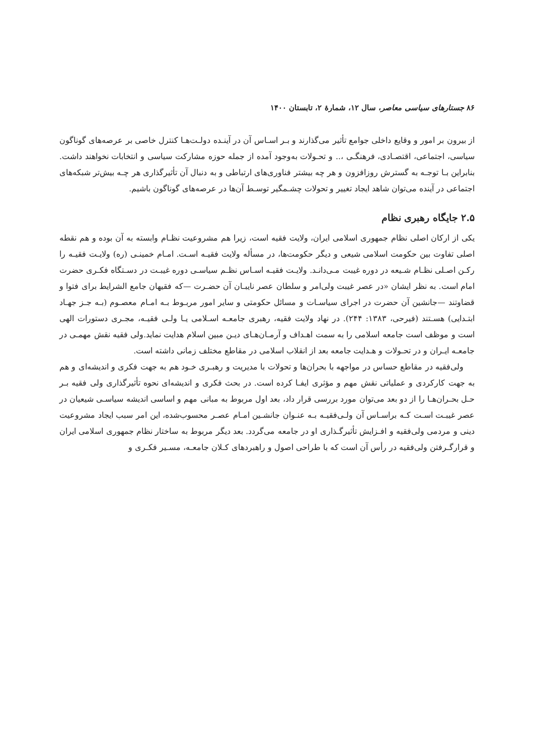۸۶ جستارهای سیاسی معاصر، سال ۱۲، شمارهٔ ۲، تابستان ۱۴۰۰
از بیرون بر امور و وقایع داخلی جوامع تأثیر می‌گذارند و بـر اسـاس آن در آینـده دولـت‌هـا کنترل خاصی بر عرصه‌های گوناگون سیاسی، اجتماعی، اقتصـادی، فرهنگـی ،.. و تحـولات به‌وجود آمده از جمله حوزه مشارکت سیاسی و انتخابات نخواهند داشت. بنابراین بـا توجـه به گسترش روزافزون و هر چه بیشتر فناوری‌های ارتباطی و به دنبال آن تأثیرگذاری هر چـه بیش‌تر شبکه‌های اجتماعی در آینده می‌توان شاهد ایجاد تغییر و تحولات چشـمگیر توسـط آن‌ها در عرصه‌های گوناگون باشیم.
۲.۵ جایگاه رهبری نظام
یکی از ارکان اصلی نظام جمهوری اسلامی ایران، ولایت فقیه است، زیرا هم مشروعیت نظـام وابسته به آن بوده و هم نقطه اصلی تفاوت بین حکومت اسلامی شیعی و دیگر حکومت‌ها، در مسأله ولایت فقیـه اسـت. امـام خمینـی (ره) ولایـت فقیـه را رکـن اصـلی نظـام شـیعه در دوره غیبت مـی‌دانـد. ولایـت فقیـه اسـاس نظـم سیاسـی دوره غیبـت در دسـتگاه فکـری حضرت امام است. به نظر ایشان «در عصر غیبت ولی‌امر و سلطان عصر نایبـان آن حضـرت —که فقیهان جامع الشرایط برای فتوا و قضاوتند —جانشین آن حضرت در اجرای سیاسـات و مسائل حکومتی و سایر امور مربـوط بـه امـام معصـوم (بـه جـز جهـاد ابتـدایی) هسـتند (فیرحی، ۱۳۸۳: ۲۴۴). در نهاد ولایت فقیه، رهبری جامعـه اسـلامی یـا ولـی فقیـه، مجـری دستورات الهی است و موظف است جامعه اسلامی را به سمت اهـداف و آرمـان‌هـای دیـن مبین اسلام هدایت نماید.ولی فقیه نقش مهمـی در جامعـه ایـران و در تحـولات و هـدایت جامعه بعد از انقلاب اسلامی در مقاطع مختلف زمانی داشته است.
ولی‌فقیه در مقاطع حساس در مواجهه با بحران‌ها و تحولات با مدیریت و رهبـری خـود هم به جهت فکری و اندیشه‌ای و هم به جهت کارکردی و عملیاتی نقش مهم و مؤثری ایفـا کرده است. در بحث فکری و اندیشه‌ای نحوه تأثیرگذاری ولی فقیه بـر حـل بحـران‌هـا را از دو بعد می‌توان مورد بررسی قرار داد، بعد اول مربوط به مبانی مهم و اساسی اندیشه سیاسـی شیعیان در عصر غیبـت اسـت کـه براسـاس آن ولـی‌فقیـه بـه عنـوان جانشـین امـام عصـر محسوب‌شده، این امر سبب ایجاد مشروعیت دینی و مردمی ولی‌فقیه و افـزایش تأثیرگـذاری او در جامعه می‌گردد. بعد دیگر مربوط به ساختار نظام جمهوری اسلامی ایران و قرارگـرفتن ولی‌فقیه در رأس آن است که با طراحی اصول و راهبردهای کـلان جامعـه، مسـیر فکـری و